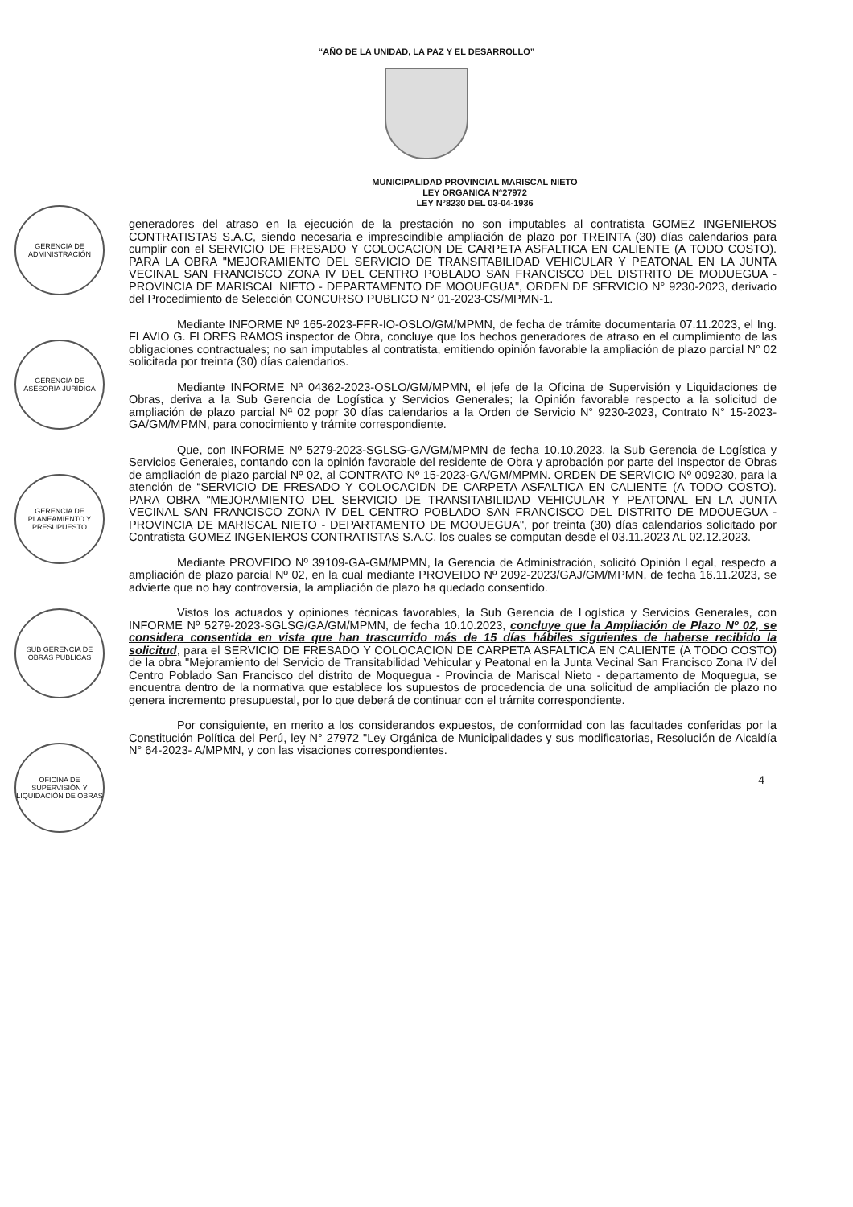“AÑO DE LA UNIDAD, LA PAZ Y EL DESARROLLO”
MUNICIPALIDAD PROVINCIAL MARISCAL NIETO
LEY ORGANICA N°27972
LEY N°8230 DEL 03-04-1936
GERENCIA DE ADMINISTRACIÓN
GERENCIA DE ASESORÍA JURÍDICA
GERENCIA DE PLANEAMIENTO Y PRESUPUESTO
SUB GERENCIA DE OBRAS PUBLICAS
OFICINA DE SUPERVISIÓN Y LIQUIDACIÓN DE OBRAS
generadores del atraso en la ejecución de la prestación no son imputables al contratista GOMEZ INGENIEROS CONTRATISTAS S.A.C, siendo necesaria e imprescindible ampliación de plazo por TREINTA (30) días calendarios para cumplir con el SERVICIO DE FRESADO Y COLOCACION DE CARPETA ASFALTICA EN CALIENTE (A TODO COSTO). PARA LA OBRA "MEJORAMIENTO DEL SERVICIO DE TRANSITABILIDAD VEHICULAR Y PEATONAL EN LA JUNTA VECINAL SAN FRANCISCO ZONA IV DEL CENTRO POBLADO SAN FRANCISCO DEL DISTRITO DE MODUEGUA - PROVINCIA DE MARISCAL NIETO - DEPARTAMENTO DE MOOUEGUA", ORDEN DE SERVICIO N° 9230-2023, derivado del Procedimiento de Selección CONCURSO PUBLICO N° 01-2023-CS/MPMN-1.
Mediante INFORME Nº 165-2023-FFR-IO-OSLO/GM/MPMN, de fecha de trámite documentaria 07.11.2023, el Ing. FLAVIO G. FLORES RAMOS inspector de Obra, concluye que los hechos generadores de atraso en el cumplimiento de las obligaciones contractuales; no san imputables al contratista, emitiendo opinión favorable la ampliación de plazo parcial N° 02 solicitada por treinta (30) días calendarios.
Mediante INFORME Nª 04362-2023-OSLO/GM/MPMN, el jefe de la Oficina de Supervisión y Liquidaciones de Obras, deriva a la Sub Gerencia de Logística y Servicios Generales; la Opinión favorable respecto a la solicitud de ampliación de plazo parcial Nª 02 popr 30 días calendarios a la Orden de Servicio N° 9230-2023, Contrato N° 15-2023-GA/GM/MPMN, para conocimiento y trámite correspondiente.
Que, con INFORME Nº 5279-2023-SGLSG-GA/GM/MPMN de fecha 10.10.2023, la Sub Gerencia de Logística y Servicios Generales, contando con la opinión favorable del residente de Obra y aprobación por parte del Inspector de Obras de ampliación de plazo parcial Nº 02, al CONTRATO Nº 15-2023-GA/GM/MPMN. ORDEN DE SERVICIO Nº 009230, para la atención de “SERVICIO DE FRESADO Y COLOCACIDN DE CARPETA ASFALTICA EN CALIENTE (A TODO COSTO). PARA OBRA "MEJORAMIENTO DEL SERVICIO DE TRANSITABILIDAD VEHICULAR Y PEATONAL EN LA JUNTA VECINAL SAN FRANCISCO ZONA IV DEL CENTRO POBLADO SAN FRANCISCO DEL DISTRITO DE MDOUEGUA - PROVINCIA DE MARISCAL NIETO - DEPARTAMENTO DE MOOUEGUA", por treinta (30) días calendarios solicitado por Contratista GOMEZ INGENIEROS CONTRATISTAS S.A.C, los cuales se computan desde el 03.11.2023 AL 02.12.2023.
Mediante PROVEIDO Nº 39109-GA-GM/MPMN, la Gerencia de Administración, solicitó Opinión Legal, respecto a ampliación de plazo parcial Nº 02, en la cual mediante PROVEIDO Nº 2092-2023/GAJ/GM/MPMN, de fecha 16.11.2023, se advierte que no hay controversia, la ampliación de plazo ha quedado consentido.
Vistos los actuados y opiniones técnicas favorables, la Sub Gerencia de Logística y Servicios Generales, con INFORME Nº 5279-2023-SGLSG/GA/GM/MPMN, de fecha 10.10.2023, concluye que la Ampliación de Plazo Nº 02, se considera consentida en vista que han trascurrido más de 15 días hábiles siguientes de haberse recibido la solicitud, para el SERVICIO DE FRESADO Y COLOCACION DE CARPETA ASFALTICA EN CALIENTE (A TODO COSTO) de la obra "Mejoramiento del Servicio de Transitabilidad Vehicular y Peatonal en la Junta Vecinal San Francisco Zona IV del Centro Poblado San Francisco del distrito de Moquegua - Provincia de Mariscal Nieto - departamento de Moquegua, se encuentra dentro de la normativa que establece los supuestos de procedencia de una solicitud de ampliación de plazo no genera incremento presupuestal, por lo que deberá de continuar con el trámite correspondiente.
Por consiguiente, en merito a los considerandos expuestos, de conformidad con las facultades conferidas por la Constitución Política del Perú, ley N° 27972 "Ley Orgánica de Municipalidades y sus modificatorias, Resolución de Alcaldía N° 64-2023- A/MPMN, y con las visaciones correspondientes.
4